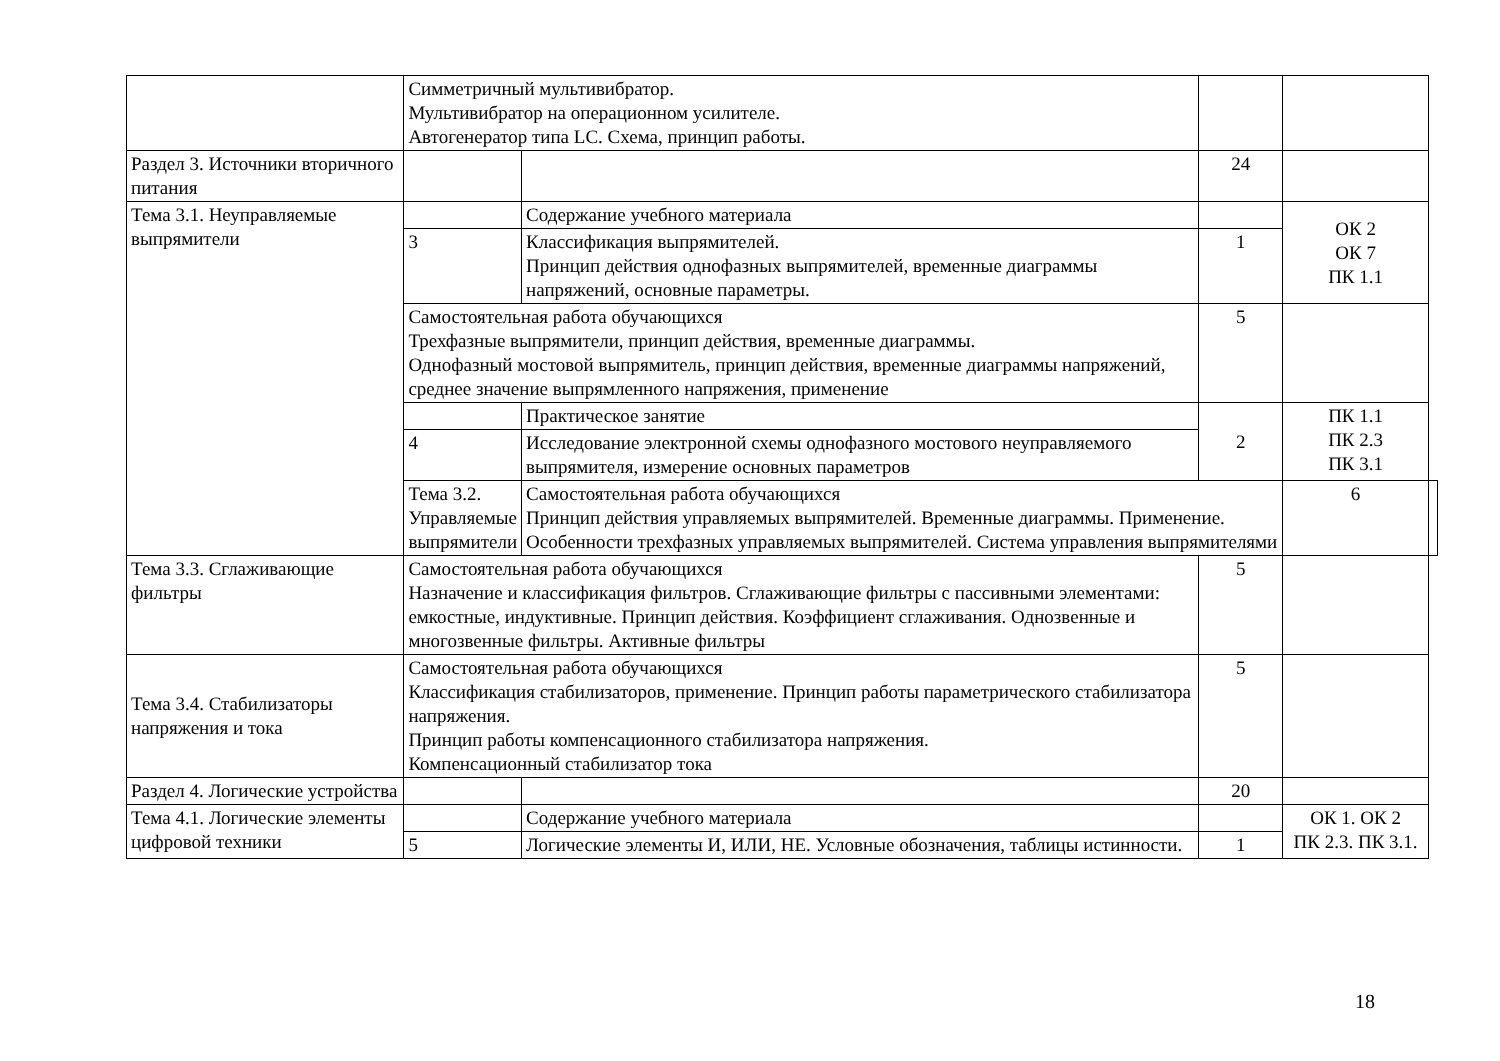| | Симметричный мультивибратор. Мультивибратор на операционном усилителе. Автогенератор типа LC. Схема, принцип работы. | | | | |
| Раздел 3. Источники вторичного питания | | | 24 | | |
| Тема 3.1. Неуправляемые выпрямители | | Содержание учебного материала | | ОК 2 ОК 7 ПК 1.1 | |
| | 3 | Классификация выпрямителей. Принцип действия однофазных выпрямителей, временные диаграммы напряжений, основные параметры. | 1 | | |
| | Самостоятельная работа обучающихся Трехфазные выпрямители, принцип действия, временные диаграммы. Однофазный мостовой выпрямитель, принцип действия, временные диаграммы напряжений, среднее значение выпрямленного напряжения, применение | | 5 | | |
| | | Практическое занятие | 2 | ПК 1.1 ПК 2.3 ПК 3.1 | |
| | 4 | Исследование электронной схемы однофазного мостового неуправляемого выпрямителя, измерение основных параметров | | | |
| | Тема 3.2. Управляемые выпрямители | Самостоятельная работа обучающихся Принцип действия управляемых выпрямителей. Временные диаграммы. Применение. Особенности трехфазных управляемых выпрямителей. Система управления выпрямителями | | 6 | |
| Тема 3.3. Сглаживающие фильтры | Самостоятельная работа обучающихся Назначение и классификация фильтров. Сглаживающие фильтры с пассивными элементами: емкостные, индуктивные. Принцип действия. Коэффициент сглаживания. Однозвенные и многозвенные фильтры. Активные фильтры | | 5 | | |
| Тема 3.4. Стабилизаторы напряжения и тока | Самостоятельная работа обучающихся Классификация стабилизаторов, применение. Принцип работы параметрического стабилизатора напряжения. Принцип работы компенсационного стабилизатора напряжения. Компенсационный стабилизатор тока | | 5 | | |
| Раздел 4. Логические устройства | | | 20 | | |
| Тема 4.1. Логические элементы цифровой техники | | Содержание учебного материала | | ОК 1. ОК 2 ПК 2.3. ПК 3.1. | |
| | 5 | Логические элементы И, ИЛИ, НЕ. Условные обозначения, таблицы истинности. | 1 | | |
18